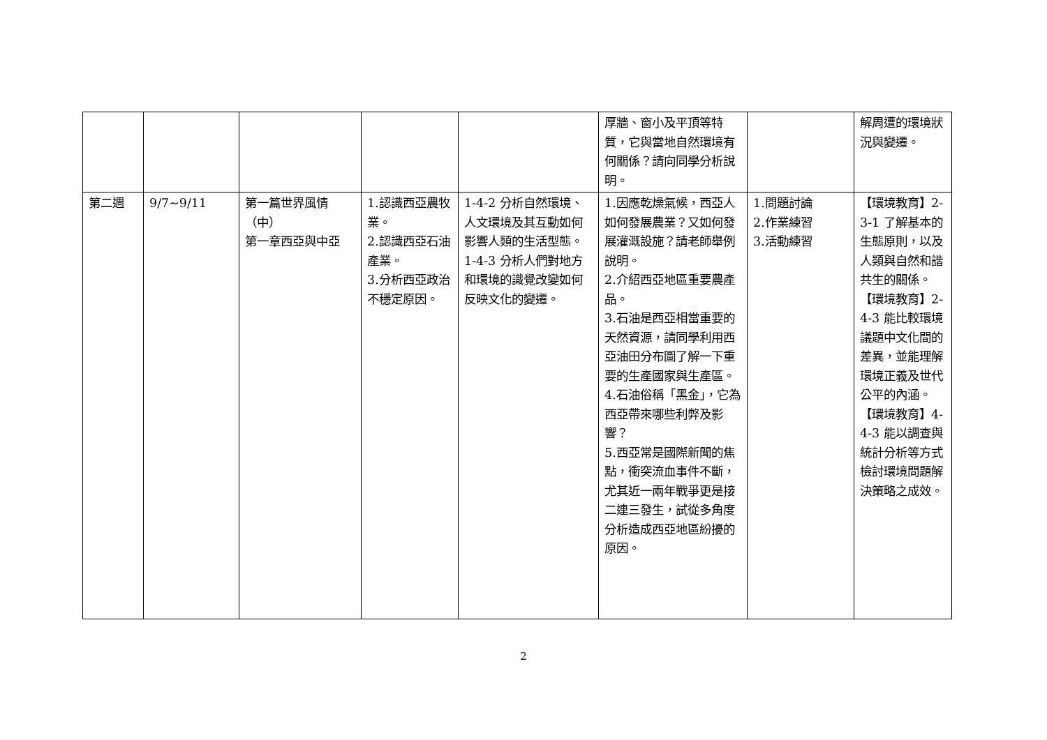| | | | | | 厚牆、窗小及平頂等特質，它與當地自然環境有何關係？請向同學分析說明。 | | 解周遭的環境狀況與變遷。 |
| 第二週 | 9/7~9/11 | 第一篇世界風情（中） 第一章西亞與中亞 | 1.認識西亞農牧業。 2.認識西亞石油產業。 3.分析西亞政治不穩定原因。 | 1-4-2 分析自然環境、人文環境及其互動如何影響人類的生活型態。 1-4-3 分析人們對地方和環境的識覺改變如何反映文化的變遷。 | 1.因應乾燥氣候，西亞人如何發展農業？又如何發展灌溉設施？請老師舉例說明。 2.介紹西亞地區重要農產品。 3.石油是西亞相當重要的天然資源，請同學利用西亞油田分布圖了解一下重要的生產國家與生產區。 4.石油俗稱「黑金」，它為西亞帶來哪些利弊及影響？ 5.西亞常是國際新聞的焦點，衝突流血事件不斷，尤其近一兩年戰爭更是接二連三發生，試從多角度分析造成西亞地區紛擾的原因。 | 1.問題討論 2.作業練習 3.活動練習 | 【環境教育】2-3-1 了解基本的生態原則，以及人類與自然和諧共生的關係。 【環境教育】2-4-3 能比較環境議題中文化間的差異，並能理解環境正義及世代公平的內涵。 【環境教育】4-4-3 能以調查與統計分析等方式檢討環境問題解決策略之成效。 |
2